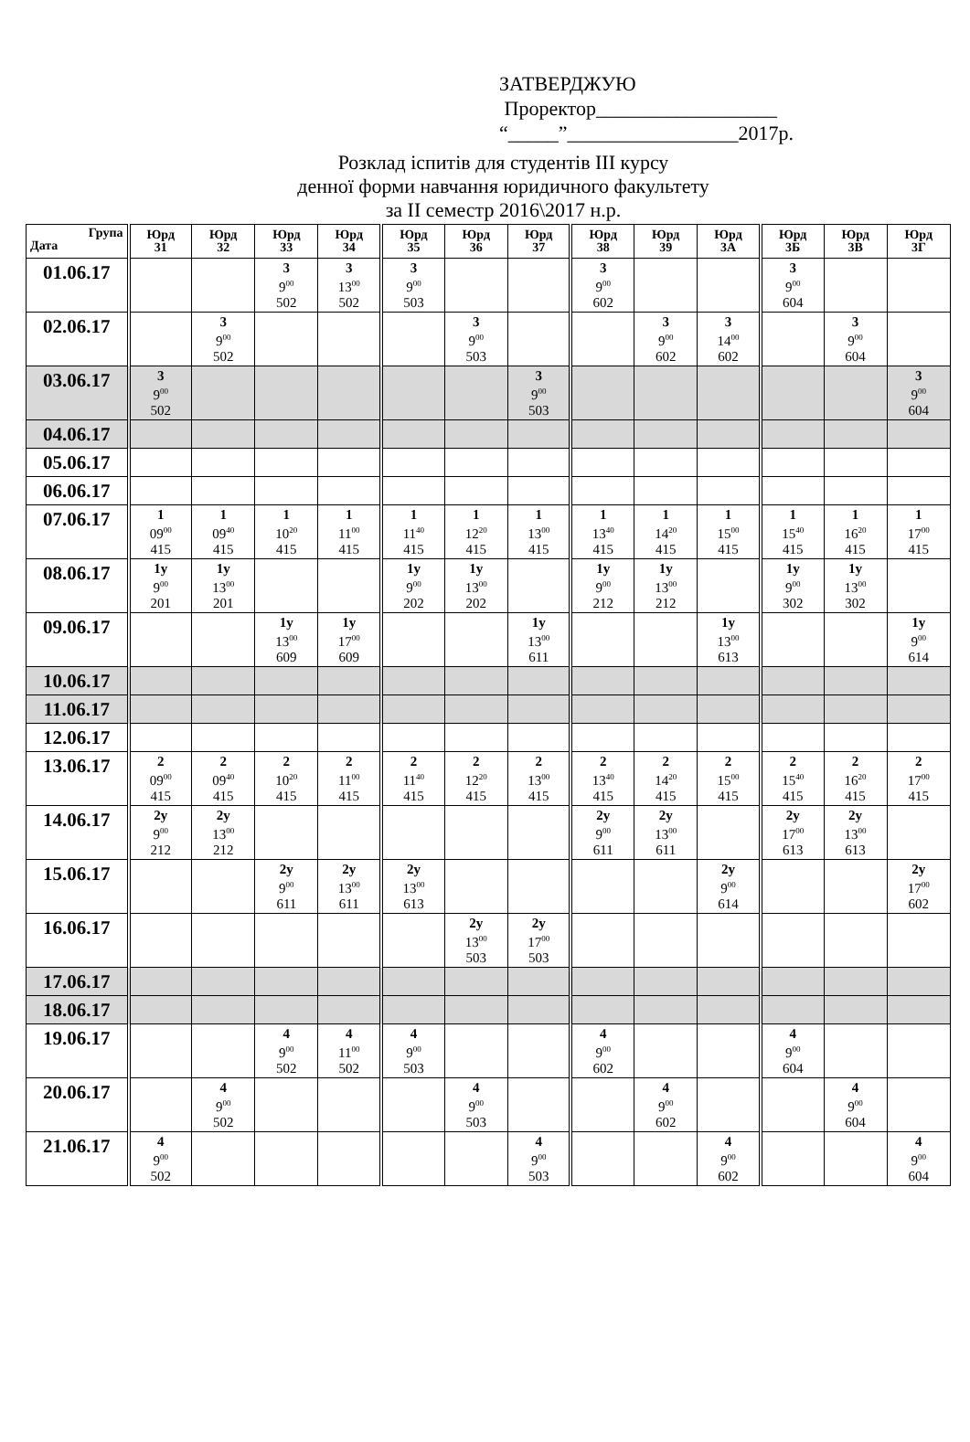ЗАТВЕРДЖУЮ
Проректор__________________
“_____”_________________2017р.
Розклад іспитів для студентів ІІІ курсу
денної форми навчання юридичного факультету
за ІІ семестр 2016\2017 н.р.
| Група Дата | Юрд 31 | Юрд 32 | Юрд 33 | Юрд 34 | Юрд 35 | Юрд 36 | Юрд 37 | Юрд 38 | Юрд 39 | Юрд 3А | Юрд 3Б | Юрд 3В | Юрд 3Г |
| --- | --- | --- | --- | --- | --- | --- | --- | --- | --- | --- | --- | --- | --- |
| 01.06.17 | | | 3 9<sup>00</sup> 502 | 3 13<sup>00</sup> 502 | 3 9<sup>00</sup> 503 | | | 3 9<sup>00</sup> 602 | | | 3 9<sup>00</sup> 604 | | |
| 02.06.17 | | 3 9<sup>00</sup> 502 | | | | 3 9<sup>00</sup> 503 | | | 3 9<sup>00</sup> 602 | 3 14<sup>00</sup> 602 | | 3 9<sup>00</sup> 604 | |
| 03.06.17 | 3 9<sup>00</sup> 502 | | | | | | 3 9<sup>00</sup> 503 | | | | | | 3 9<sup>00</sup> 604 |
| 04.06.17 | | | | | | | | | | | | | |
| 05.06.17 | | | | | | | | | | | | | |
| 06.06.17 | | | | | | | | | | | | | |
| 07.06.17 | 1 09<sup>00</sup> 415 | 1 09<sup>40</sup> 415 | 1 10<sup>20</sup> 415 | 1 11<sup>00</sup> 415 | 1 11<sup>40</sup> 415 | 1 12<sup>20</sup> 415 | 1 13<sup>00</sup> 415 | 1 13<sup>40</sup> 415 | 1 14<sup>20</sup> 415 | 1 15<sup>00</sup> 415 | 1 15<sup>40</sup> 415 | 1 16<sup>20</sup> 415 | 1 17<sup>00</sup> 415 |
| 08.06.17 | 1у 9<sup>00</sup> 201 | 1у 13<sup>00</sup> 201 | | | 1у 9<sup>00</sup> 202 | 1у 13<sup>00</sup> 202 | | 1у 9<sup>00</sup> 212 | 1у 13<sup>00</sup> 212 | | 1у 9<sup>00</sup> 302 | 1у 13<sup>00</sup> 302 | |
| 09.06.17 | | | 1у 13<sup>00</sup> 609 | 1у 17<sup>00</sup> 609 | | | 1у 13<sup>00</sup> 611 | | | 1у 13<sup>00</sup> 613 | | | 1у 9<sup>00</sup> 614 |
| 10.06.17 | | | | | | | | | | | | | |
| 11.06.17 | | | | | | | | | | | | | |
| 12.06.17 | | | | | | | | | | | | | |
| 13.06.17 | 2 09<sup>00</sup> 415 | 2 09<sup>40</sup> 415 | 2 10<sup>20</sup> 415 | 2 11<sup>00</sup> 415 | 2 11<sup>40</sup> 415 | 2 12<sup>20</sup> 415 | 2 13<sup>00</sup> 415 | 2 13<sup>40</sup> 415 | 2 14<sup>20</sup> 415 | 2 15<sup>00</sup> 415 | 2 15<sup>40</sup> 415 | 2 16<sup>20</sup> 415 | 2 17<sup>00</sup> 415 |
| 14.06.17 | 2у 9<sup>00</sup> 212 | 2у 13<sup>00</sup> 212 | | | | | | 2у 9<sup>00</sup> 611 | 2у 13<sup>00</sup> 611 | | 2у 17<sup>00</sup> 613 | 2у 13<sup>00</sup> 613 | |
| 15.06.17 | | | 2у 9<sup>00</sup> 611 | 2у 13<sup>00</sup> 611 | 2у 13<sup>00</sup> 613 | | | | | 2у 9<sup>00</sup> 614 | | | 2у 17<sup>00</sup> 602 |
| 16.06.17 | | | | | | 2у 13<sup>00</sup> 503 | 2у 17<sup>00</sup> 503 | | | | | | |
| 17.06.17 | | | | | | | | | | | | | |
| 18.06.17 | | | | | | | | | | | | | |
| 19.06.17 | | | 4 9<sup>00</sup> 502 | 4 11<sup>00</sup> 502 | 4 9<sup>00</sup> 503 | | | 4 9<sup>00</sup> 602 | | | 4 9<sup>00</sup> 604 | | |
| 20.06.17 | | 4 9<sup>00</sup> 502 | | | | 4 9<sup>00</sup> 503 | | | 4 9<sup>00</sup> 602 | | | 4 9<sup>00</sup> 604 | |
| 21.06.17 | 4 9<sup>00</sup> 502 | | | | | | 4 9<sup>00</sup> 503 | | | 4 9<sup>00</sup> 602 | | | 4 9<sup>00</sup> 604 |